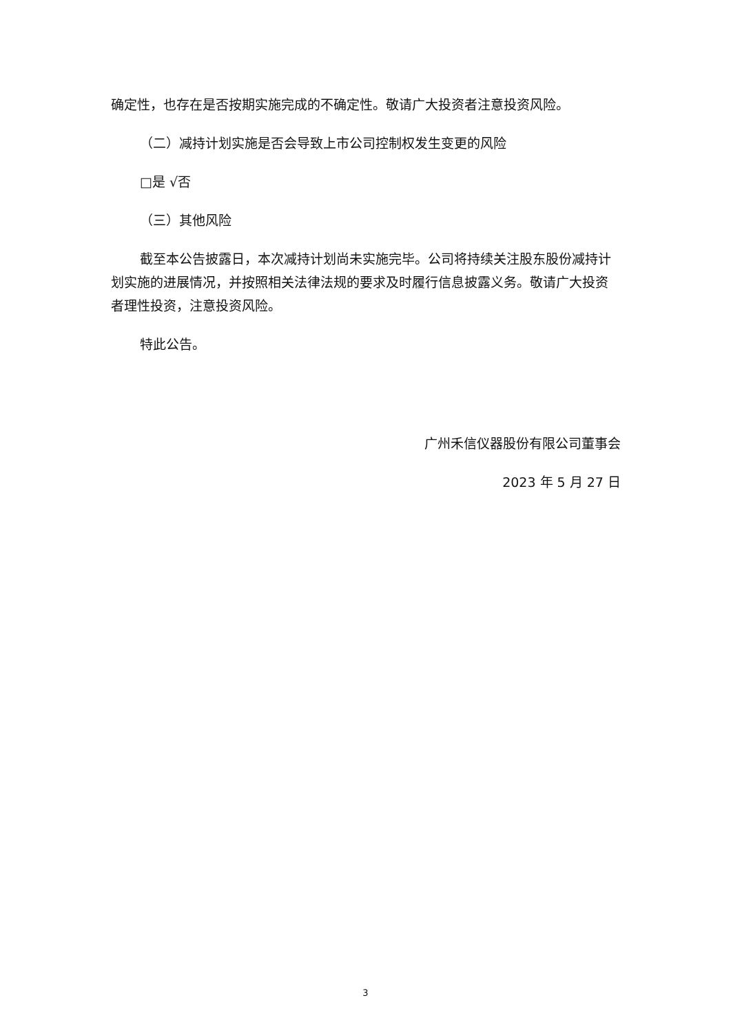确定性，也存在是否按期实施完成的不确定性。敬请广大投资者注意投资风险。
（二）减持计划实施是否会导致上市公司控制权发生变更的风险
□是 √否
（三）其他风险
截至本公告披露日，本次减持计划尚未实施完毕。公司将持续关注股东股份减持计划实施的进展情况，并按照相关法律法规的要求及时履行信息披露义务。敬请广大投资者理性投资，注意投资风险。
特此公告。
广州禾信仪器股份有限公司董事会
2023 年 5 月 27 日
3